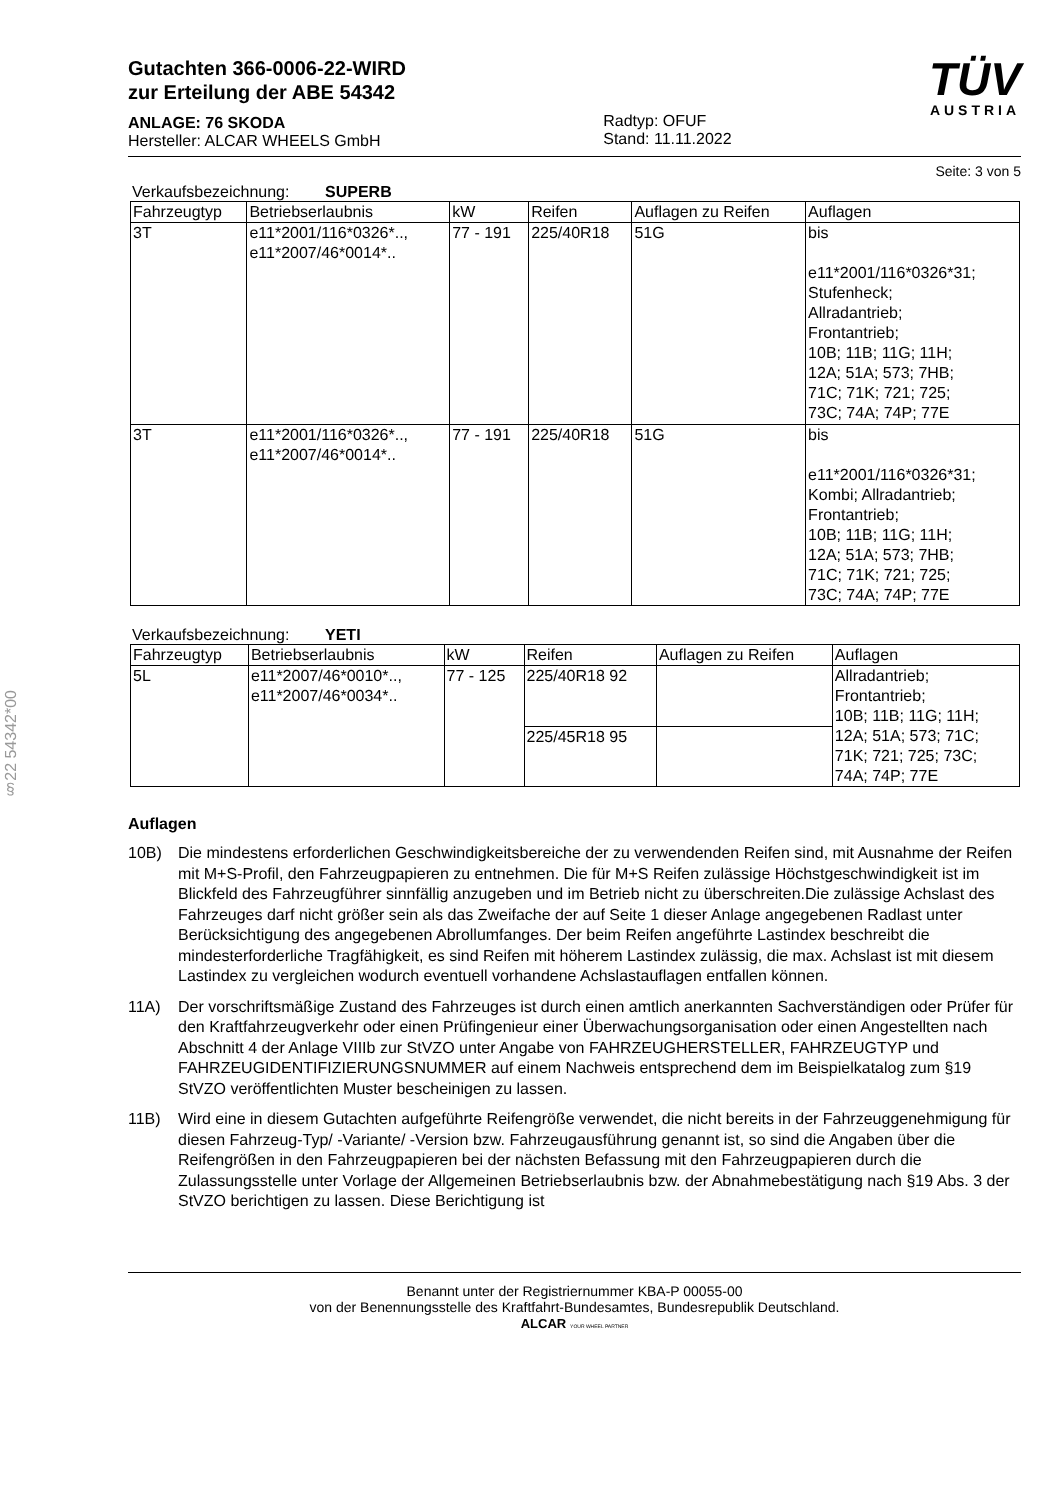§22 54342*00
Gutachten 366-0006-22-WIRD
zur Erteilung der ABE 54342
ANLAGE: 76 SKODA
Hersteller: ALCAR WHEELS GmbH
Radtyp: OFUF
Stand: 11.11.2022
TÜV
AUSTRIA
Seite: 3 von 5
Verkaufsbezeichnung: SUPERB
| Fahrzeugtyp | Betriebserlaubnis | kW | Reifen | Auflagen zu Reifen | Auflagen |
| --- | --- | --- | --- | --- | --- |
| 3T | e11*2001/116*0326*.., e11*2007/46*0014*.. | 77 - 191 | 225/40R18 | 51G | bis e11*2001/116*0326*31; Stufenheck; Allradantrieb; Frontantrieb; 10B; 11B; 11G; 11H; 12A; 51A; 573; 7HB; 71C; 71K; 721; 725; 73C; 74A; 74P; 77E |
| 3T | e11*2001/116*0326*.., e11*2007/46*0014*.. | 77 - 191 | 225/40R18 | 51G | bis e11*2001/116*0326*31; Kombi; Allradantrieb; Frontantrieb; 10B; 11B; 11G; 11H; 12A; 51A; 573; 7HB; 71C; 71K; 721; 725; 73C; 74A; 74P; 77E |
Verkaufsbezeichnung: YETI
| Fahrzeugtyp | Betriebserlaubnis | kW | Reifen | Auflagen zu Reifen | Auflagen |
| --- | --- | --- | --- | --- | --- |
| 5L | e11*2007/46*0010*.., e11*2007/46*0034*.. | 77 - 125 | 225/40R18 92 | | Allradantrieb; Frontantrieb; 10B; 11B; 11G; 11H; 12A; 51A; 573; 71C; 71K; 721; 725; 73C; 74A; 74P; 77E |
| | | | 225/45R18 95 | | |
Auflagen
10B) Die mindestens erforderlichen Geschwindigkeitsbereiche der zu verwendenden Reifen sind, mit Ausnahme der Reifen mit M+S-Profil, den Fahrzeugpapieren zu entnehmen. Die für M+S Reifen zulässige Höchstgeschwindigkeit ist im Blickfeld des Fahrzeugführer sinnfällig anzugeben und im Betrieb nicht zu überschreiten.Die zulässige Achslast des Fahrzeuges darf nicht größer sein als das Zweifache der auf Seite 1 dieser Anlage angegebenen Radlast unter Berücksichtigung des angegebenen Abrollumfanges. Der beim Reifen angeführte Lastindex beschreibt die mindesterforderliche Tragfähigkeit, es sind Reifen mit höherem Lastindex zulässig, die max. Achslast ist mit diesem Lastindex zu vergleichen wodurch eventuell vorhandene Achslastauflagen entfallen können.
11A) Der vorschriftsmäßige Zustand des Fahrzeuges ist durch einen amtlich anerkannten Sachverständigen oder Prüfer für den Kraftfahrzeugverkehr oder einen Prüfingenieur einer Überwachungsorganisation oder einen Angestellten nach Abschnitt 4 der Anlage VIIIb zur StVZO unter Angabe von FAHRZEUGHERSTELLER, FAHRZEUGTYP und FAHRZEUGIDENTIFIZIERUNGSNUMMER auf einem Nachweis entsprechend dem im Beispielkatalog zum §19 StVZO veröffentlichten Muster bescheinigen zu lassen.
11B) Wird eine in diesem Gutachten aufgeführte Reifengröße verwendet, die nicht bereits in der Fahrzeuggenehmigung für diesen Fahrzeug-Typ/ -Variante/ -Version bzw. Fahrzeugausführung genannt ist, so sind die Angaben über die Reifengrößen in den Fahrzeugpapieren bei der nächsten Befassung mit den Fahrzeugpapieren durch die Zulassungsstelle unter Vorlage der Allgemeinen Betriebserlaubnis bzw. der Abnahmebestätigung nach §19 Abs. 3 der StVZO berichtigen zu lassen. Diese Berichtigung ist
Benannt unter der Registriernummer KBA-P 00055-00
von der Benennungsstelle des Kraftfahrt-Bundesamtes, Bundesrepublik Deutschland.
ALCAR YOUR WHEEL PARTNER